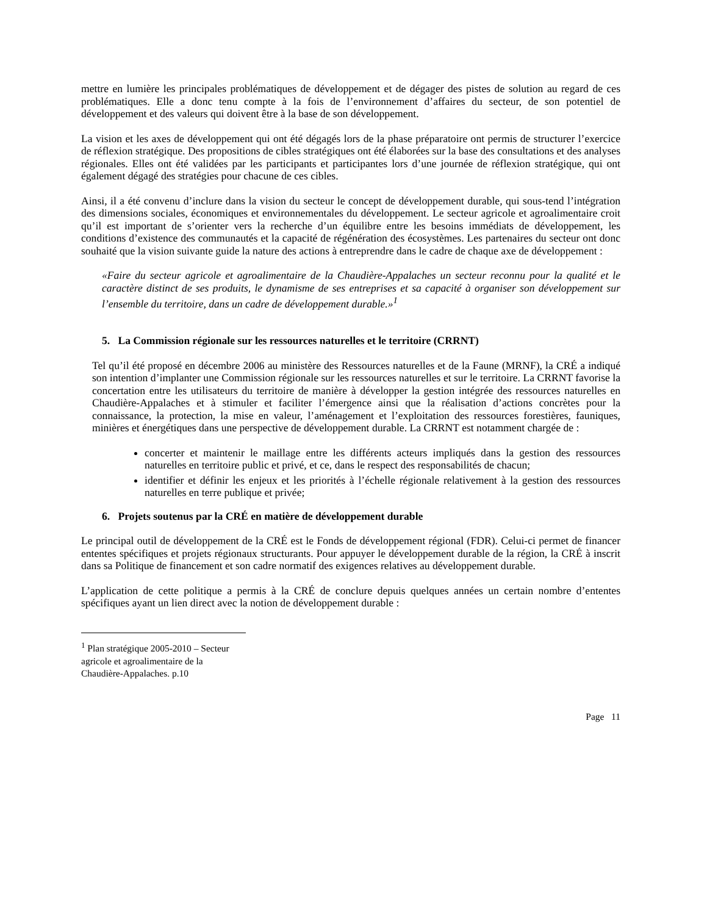mettre en lumière les principales problématiques de développement et de dégager des pistes de solution au regard de ces problématiques. Elle a donc tenu compte à la fois de l’environnement d’affaires du secteur, de son potentiel de développement et des valeurs qui doivent être à la base de son développement.
La vision et les axes de développement qui ont été dégagés lors de la phase préparatoire ont permis de structurer l’exercice de réflexion stratégique. Des propositions de cibles stratégiques ont été élaborées sur la base des consultations et des analyses régionales. Elles ont été validées par les participants et participantes lors d’une journée de réflexion stratégique, qui ont également dégagé des stratégies pour chacune de ces cibles.
Ainsi, il a été convenu d’inclure dans la vision du secteur le concept de développement durable, qui sous-tend l’intégration des dimensions sociales, économiques et environnementales du développement. Le secteur agricole et agroalimentaire croit qu’il est important de s’orienter vers la recherche d’un équilibre entre les besoins immédiats de développement, les conditions d’existence des communautés et la capacité de régénération des écosystèmes. Les partenaires du secteur ont donc souhaité que la vision suivante guide la nature des actions à entreprendre dans le cadre de chaque axe de développement :
«Faire du secteur agricole et agroalimentaire de la Chaudière-Appalaches un secteur reconnu pour la qualité et le caractère distinct de ses produits, le dynamisme de ses entreprises et sa capacité à organiser son développement sur l’ensemble du territoire, dans un cadre de développement durable.»<sup>1</sup>
5. La Commission régionale sur les ressources naturelles et le territoire (CRRNT)
Tel qu’il été proposé en décembre 2006 au ministère des Ressources naturelles et de la Faune (MRNF), la CRÉ a indiqué son intention d’implanter une Commission régionale sur les ressources naturelles et sur le territoire. La CRRNT favorise la concertation entre les utilisateurs du territoire de manière à développer la gestion intégrée des ressources naturelles en Chaudière-Appalaches et à stimuler et faciliter l’émergence ainsi que la réalisation d’actions concrètes pour la connaissance, la protection, la mise en valeur, l’aménagement et l’exploitation des ressources forestières, fauniques, minières et énergétiques dans une perspective de développement durable. La CRRNT est notamment chargée de :
concerter et maintenir le maillage entre les différents acteurs impliqués dans la gestion des ressources naturelles en territoire public et privé, et ce, dans le respect des responsabilités de chacun;
identifier et définir les enjeux et les priorités à l’échelle régionale relativement à la gestion des ressources naturelles en terre publique et privée;
6. Projets soutenus par la CRÉ en matière de développement durable
Le principal outil de développement de la CRÉ est le Fonds de développement régional (FDR). Celui-ci permet de financer ententes spécifiques et projets régionaux structurants. Pour appuyer le développement durable de la région, la CRÉ à inscrit dans sa Politique de financement et son cadre normatif des exigences relatives au développement durable.
L’application de cette politique a permis à la CRÉ de conclure depuis quelques années un certain nombre d’ententes spécifiques ayant un lien direct avec la notion de développement durable :
<sup>1</sup> Plan stratégique 2005-2010 – Secteur agricole et agroalimentaire de la Chaudière-Appalaches. p.10
Page 11